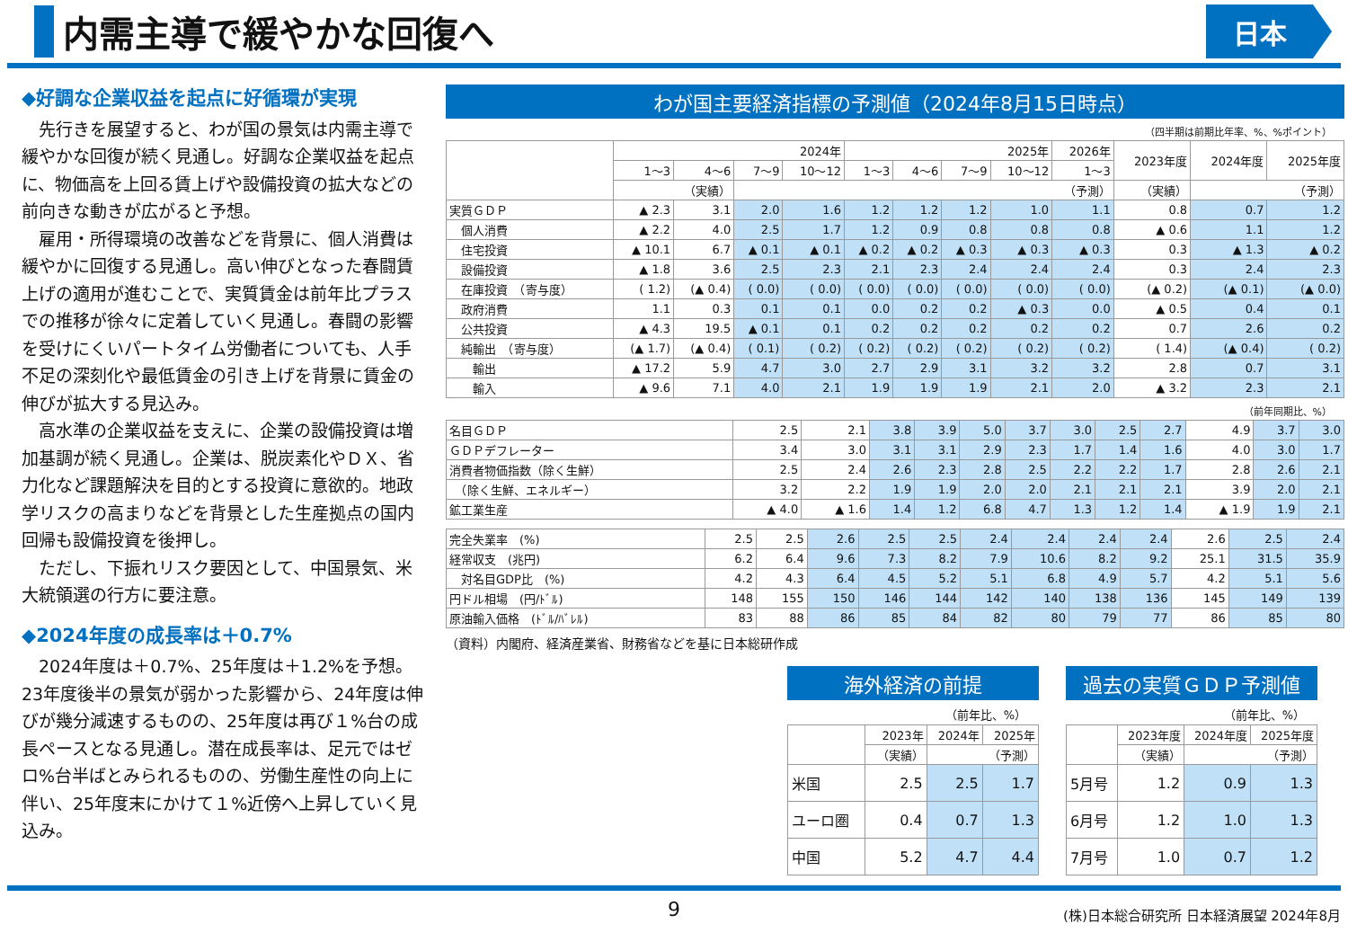内需主導で緩やかな回復へ
日本
◆好調な企業収益を起点に好循環が実現
先行きを展望すると、わが国の景気は内需主導で緩やかな回復が続く見通し。好調な企業収益を起点に、物価高を上回る賃上げや設備投資の拡大などの前向きな動きが広がると予想。
雇用・所得環境の改善などを背景に、個人消費は緩やかに回復する見通し。高い伸びとなった春闘賃上げの適用が進むことで、実質賃金は前年比プラスでの推移が徐々に定着していく見通し。春闘の影響を受けにくいパートタイム労働者についても、人手不足の深刻化や最低賃金の引き上げを背景に賃金の伸びが拡大する見込み。
高水準の企業収益を支えに、企業の設備投資は増加基調が続く見通し。企業は、脱炭素化やＤＸ、省力化など課題解決を目的とする投資に意欲的。地政学リスクの高まりなどを背景とした生産拠点の国内回帰も設備投資を後押し。
ただし、下振れリスク要因として、中国景気、米大統領選の行方に要注意。
◆2024年度の成長率は＋0.7%
2024年度は＋0.7%、25年度は＋1.2%を予想。23年度後半の景気が弱かった影響から、24年度は伸びが幾分減速するものの、25年度は再び１%台の成長ペースとなる見通し。潜在成長率は、足元ではゼロ%台半ばとみられるものの、労働生産性の向上に伴い、25年度末にかけて１%近傍へ上昇していく見込み。
わが国主要経済指標の予測値（2024年8月15日時点）
（四半期は前期比年率、%、%ポイント）
| | 2024年 | | | | 2025年 | | | | 2026年 | 2023年度 | 2024年度 | 2025年度 |
| --- | --- | --- | --- | --- | --- | --- | --- | --- | --- | --- | --- | --- |
| | 1～3 | 4～6 | 7～9 | 10～12 | 1～3 | 4～6 | 7～9 | 10～12 | 1～3 | | | |
| | （実績） | | （予測） | | | | | | | （実績） | （予測） | |
| 実質ＧＤＰ | ▲ 2.3 | 3.1 | 2.0 | 1.6 | 1.2 | 1.2 | 1.2 | 1.0 | 1.1 | 0.8 | 0.7 | 1.2 |
| 個人消費 | ▲ 2.2 | 4.0 | 2.5 | 1.7 | 1.2 | 0.9 | 0.8 | 0.8 | 0.8 | ▲ 0.6 | 1.1 | 1.2 |
| 住宅投資 | ▲ 10.1 | 6.7 | ▲ 0.1 | ▲ 0.1 | ▲ 0.2 | ▲ 0.2 | ▲ 0.3 | ▲ 0.3 | ▲ 0.3 | 0.3 | ▲ 1.3 | ▲ 0.2 |
| 設備投資 | ▲ 1.8 | 3.6 | 2.5 | 2.3 | 2.1 | 2.3 | 2.4 | 2.4 | 2.4 | 0.3 | 2.4 | 2.3 |
| 在庫投資 （寄与度） | ( 1.2) | (▲ 0.4) | ( 0.0) | ( 0.0) | ( 0.0) | ( 0.0) | ( 0.0) | ( 0.0) | ( 0.0) | (▲ 0.2) | (▲ 0.1) | (▲ 0.0) |
| 政府消費 | 1.1 | 0.3 | 0.1 | 0.1 | 0.0 | 0.2 | 0.2 | ▲ 0.3 | 0.0 | ▲ 0.5 | 0.4 | 0.1 |
| 公共投資 | ▲ 4.3 | 19.5 | ▲ 0.1 | 0.1 | 0.2 | 0.2 | 0.2 | 0.2 | 0.2 | 0.7 | 2.6 | 0.2 |
| 純輸出 （寄与度） | (▲ 1.7) | (▲ 0.4) | ( 0.1) | ( 0.2) | ( 0.2) | ( 0.2) | ( 0.2) | ( 0.2) | ( 0.2) | ( 1.4) | (▲ 0.4) | ( 0.2) |
| 輸出 | ▲ 17.2 | 5.9 | 4.7 | 3.0 | 2.7 | 2.9 | 3.1 | 3.2 | 3.2 | 2.8 | 0.7 | 3.1 |
| 輸入 | ▲ 9.6 | 7.1 | 4.0 | 2.1 | 1.9 | 1.9 | 1.9 | 2.1 | 2.0 | ▲ 3.2 | 2.3 | 2.1 |
（前年同期比、%）
| 名目ＧＤＰ | 2.5 | 2.1 | 3.8 | 3.9 | 5.0 | 3.7 | 3.0 | 2.5 | 2.7 | 4.9 | 3.7 | 3.0 |
| ＧＤＰデフレーター | 3.4 | 3.0 | 3.1 | 3.1 | 2.9 | 2.3 | 1.7 | 1.4 | 1.6 | 4.0 | 3.0 | 1.7 |
| 消費者物価指数（除く生鮮） | 2.5 | 2.4 | 2.6 | 2.3 | 2.8 | 2.5 | 2.2 | 2.2 | 1.7 | 2.8 | 2.6 | 2.1 |
| （除く生鮮、エネルギー） | 3.2 | 2.2 | 1.9 | 1.9 | 2.0 | 2.0 | 2.1 | 2.1 | 2.1 | 3.9 | 2.0 | 2.1 |
| 鉱工業生産 | ▲ 4.0 | ▲ 1.6 | 1.4 | 1.2 | 6.8 | 4.7 | 1.3 | 1.2 | 1.4 | ▲ 1.9 | 1.9 | 2.1 |
| 完全失業率 (%) | 2.5 | 2.5 | 2.6 | 2.5 | 2.5 | 2.4 | 2.4 | 2.4 | 2.4 | 2.6 | 2.5 | 2.4 |
| 経常収支 (兆円) | 6.2 | 6.4 | 9.6 | 7.3 | 8.2 | 7.9 | 10.6 | 8.2 | 9.2 | 25.1 | 31.5 | 35.9 |
| 対名目GDP比 (%) | 4.2 | 4.3 | 6.4 | 4.5 | 5.2 | 5.1 | 6.8 | 4.9 | 5.7 | 4.2 | 5.1 | 5.6 |
| 円ドル相場 (円/ﾄﾞﾙ) | 148 | 155 | 150 | 146 | 144 | 142 | 140 | 138 | 136 | 145 | 149 | 139 |
| 原油輸入価格 (ﾄﾞﾙ/ﾊﾞﾚﾙ) | 83 | 88 | 86 | 85 | 84 | 82 | 80 | 79 | 77 | 86 | 85 | 80 |
（資料）内閣府、経済産業省、財務省などを基に日本総研作成
海外経済の前提
（前年比、%）
| | 2023年 | 2024年 | 2025年 |
| --- | --- | --- | --- |
| | （実績） | （予測） | |
| 米国 | 2.5 | 2.5 | 1.7 |
| ユーロ圏 | 0.4 | 0.7 | 1.3 |
| 中国 | 5.2 | 4.7 | 4.4 |
過去の実質ＧＤＰ予測値
（前年比、%）
| | 2023年度 | 2024年度 | 2025年度 |
| --- | --- | --- | --- |
| | （実績） | （予測） | |
| 5月号 | 1.2 | 0.9 | 1.3 |
| 6月号 | 1.2 | 1.0 | 1.3 |
| 7月号 | 1.0 | 0.7 | 1.2 |
9 (株)日本総合研究所 日本経済展望 2024年8月